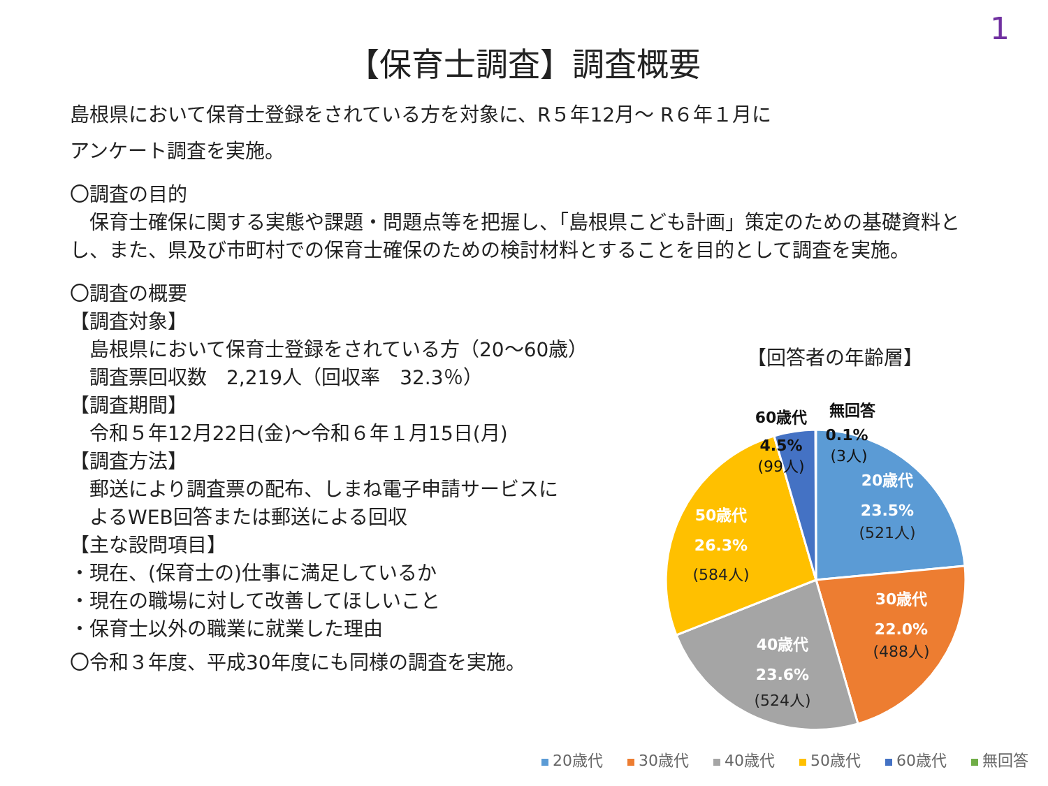1
【保育士調査】調査概要
島根県において保育士登録をされている方を対象に、R５年12月～ R６年１月に
アンケート調査を実施。
〇調査の目的
　保育士確保に関する実態や課題・問題点等を把握し、「島根県こども計画」策定のための基礎資料とし、また、県及び市町村での保育士確保のための検討材料とすることを目的として調査を実施。
〇調査の概要
【調査対象】
　島根県において保育士登録をされている方（20～60歳）
　調査票回収数　2,219人（回収率　32.3％）
【調査期間】
　令和５年12月22日(金)～令和６年１月15日(月)
【調査方法】
　郵送により調査票の配布、しまね電子申請サービスに
　よるWEB回答または郵送による回収
【主な設問項目】
・現在、(保育士の)仕事に満足しているか
・現在の職場に対して改善してほしいこと
・保育士以外の職業に就業した理由
〇令和３年度、平成30年度にも同様の調査を実施。
【回答者の年齢層】
20歳代
23.5%
(521人)
30歳代
22.0%
(488人)
40歳代
23.6%
(524人)
50歳代
26.3%
(584人)
60歳代
4.5%
(99人)
無回答
0.1%
(3人)
20歳代 30歳代 40歳代 50歳代 60歳代 無回答